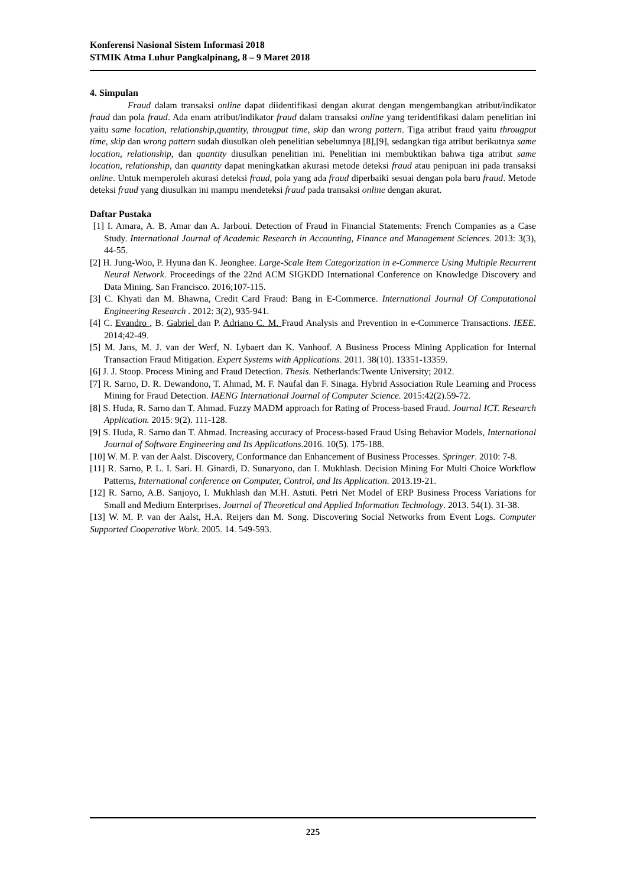Konferensi Nasional Sistem Informasi 2018
STMIK Atma Luhur Pangkalpinang, 8 – 9 Maret 2018
4. Simpulan
Fraud dalam transaksi online dapat diidentifikasi dengan akurat dengan mengembangkan atribut/indikator fraud dan pola fraud. Ada enam atribut/indikator fraud dalam transaksi online yang teridentifikasi dalam penelitian ini yaitu same location, relationship,quantity, througput time, skip dan wrong pattern. Tiga atribut fraud yaitu througput time, skip dan wrong pattern sudah diusulkan oleh penelitian sebelumnya [8],[9], sedangkan tiga atribut berikutnya same location, relationship, dan quantity diusulkan penelitian ini. Penelitian ini membuktikan bahwa tiga atribut same location, relationship, dan quantity dapat meningkatkan akurasi metode deteksi fraud atau penipuan ini pada transaksi online. Untuk memperoleh akurasi deteksi fraud, pola yang ada fraud diperbaiki sesuai dengan pola baru fraud. Metode deteksi fraud yang diusulkan ini mampu mendeteksi fraud pada transaksi online dengan akurat.
Daftar Pustaka
[1] I. Amara, A. B. Amar dan A. Jarboui. Detection of Fraud in Financial Statements: French Companies as a Case Study. International Journal of Academic Research in Accounting, Finance and Management Sciences. 2013: 3(3), 44-55.
[2] H. Jung-Woo, P. Hyuna dan K. Jeonghee. Large-Scale Item Categorization in e-Commerce Using Multiple Recurrent Neural Network. Proceedings of the 22nd ACM SIGKDD International Conference on Knowledge Discovery and Data Mining. San Francisco. 2016;107-115.
[3] C. Khyati dan M. Bhawna, Credit Card Fraud: Bang in E-Commerce. International Journal Of Computational Engineering Research . 2012: 3(2), 935-941.
[4] C. Evandro , B. Gabriel dan P. Adriano C. M. Fraud Analysis and Prevention in e-Commerce Transactions. IEEE. 2014;42-49.
[5] M. Jans, M. J. van der Werf, N. Lybaert dan K. Vanhoof. A Business Process Mining Application for Internal Transaction Fraud Mitigation. Expert Systems with Applications. 2011. 38(10). 13351-13359.
[6] J. J. Stoop. Process Mining and Fraud Detection. Thesis. Netherlands:Twente University; 2012.
[7] R. Sarno, D. R. Dewandono, T. Ahmad, M. F. Naufal dan F. Sinaga. Hybrid Association Rule Learning and Process Mining for Fraud Detection. IAENG International Journal of Computer Science. 2015:42(2).59-72.
[8] S. Huda, R. Sarno dan T. Ahmad. Fuzzy MADM approach for Rating of Process-based Fraud. Journal ICT. Research Application. 2015: 9(2). 111-128.
[9] S. Huda, R. Sarno dan T. Ahmad. Increasing accuracy of Process-based Fraud Using Behavior Models, International Journal of Software Engineering and Its Applications.2016. 10(5). 175-188.
[10] W. M. P. van der Aalst. Discovery, Conformance dan Enhancement of Business Processes. Springer. 2010: 7-8.
[11] R. Sarno, P. L. I. Sari. H. Ginardi, D. Sunaryono, dan I. Mukhlash. Decision Mining For Multi Choice Workflow Patterns, International conference on Computer, Control, and Its Application. 2013.19-21.
[12] R. Sarno, A.B. Sanjoyo, I. Mukhlash dan M.H. Astuti. Petri Net Model of ERP Business Process Variations for Small and Medium Enterprises. Journal of Theoretical and Applied Information Technology. 2013. 54(1). 31-38.
[13] W. M. P. van der Aalst, H.A. Reijers dan M. Song. Discovering Social Networks from Event Logs. Computer Supported Cooperative Work. 2005. 14. 549-593.
225